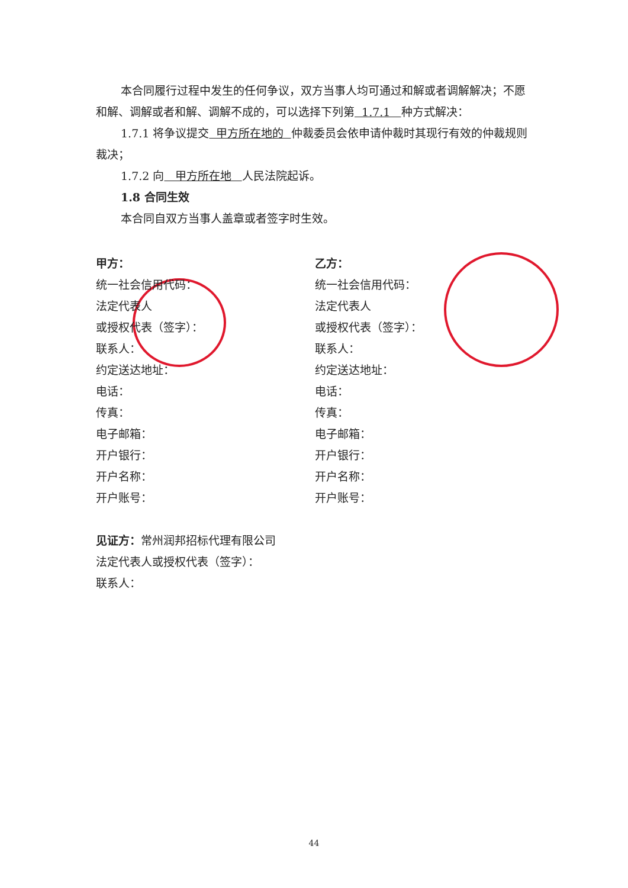本合同履行过程中发生的任何争议，双方当事人均可通过和解或者调解解决；不愿和解、调解或者和解、调解不成的，可以选择下列第 1.7.1 种方式解决：
1.7.1 将争议提交 甲方所在地的 仲裁委员会依申请仲裁时其现行有效的仲裁规则裁决；
1.7.2 向 甲方所在地 人民法院起诉。
1.8 合同生效
本合同自双方当事人盖章或者签字时生效。
甲方：
统一社会信用代码：
法定代表人
或授权代表（签字）：
联系人：
约定送达地址：
电话：
传真：
电子邮箱：
开户银行：
开户名称：
开户账号：
乙方：
统一社会信用代码：
法定代表人
或授权代表（签字）：
联系人：
约定送达地址：
电话：
传真：
电子邮箱：
开户银行：
开户名称：
开户账号：
见证方：常州润邦招标代理有限公司
法定代表人或授权代表（签字）：
联系人：
44